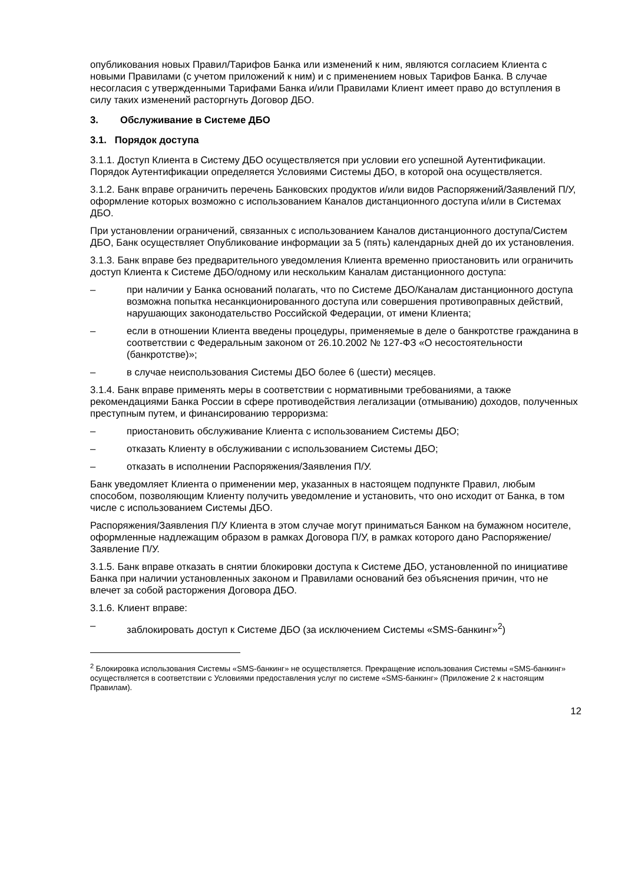опубликования новых Правил/Тарифов Банка или изменений к ним, являются согласием Клиента с новыми Правилами (с учетом приложений к ним) и с применением новых Тарифов Банка. В случае несогласия с утвержденными Тарифами Банка и/или Правилами Клиент имеет право до вступления в силу таких изменений расторгнуть Договор ДБО.
3. Обслуживание в Системе ДБО
3.1. Порядок доступа
3.1.1. Доступ Клиента в Систему ДБО осуществляется при условии его успешной Аутентификации. Порядок Аутентификации определяется Условиями Системы ДБО, в которой она осуществляется.
3.1.2. Банк вправе ограничить перечень Банковских продуктов и/или видов Распоряжений/Заявлений П/У, оформление которых возможно с использованием Каналов дистанционного доступа и/или в Системах ДБО.
При установлении ограничений, связанных с использованием Каналов дистанционного доступа/Систем ДБО, Банк осуществляет Опубликование информации за 5 (пять) календарных дней до их установления.
3.1.3. Банк вправе без предварительного уведомления Клиента временно приостановить или ограничить доступ Клиента к Системе ДБО/одному или нескольким Каналам дистанционного доступа:
– при наличии у Банка оснований полагать, что по Системе ДБО/Каналам дистанционного доступа возможна попытка несанкционированного доступа или совершения противоправных действий, нарушающих законодательство Российской Федерации, от имени Клиента;
– если в отношении Клиента введены процедуры, применяемые в деле о банкротстве гражданина в соответствии с Федеральным законом от 26.10.2002 № 127-ФЗ «О несостоятельности (банкротстве)»;
– в случае неиспользования Системы ДБО более 6 (шести) месяцев.
3.1.4. Банк вправе применять меры в соответствии с нормативными требованиями, а также рекомендациями Банка России в сфере противодействия легализации (отмыванию) доходов, полученных преступным путем, и финансированию терроризма:
– приостановить обслуживание Клиента с использованием Системы ДБО;
– отказать Клиенту в обслуживании с использованием Системы ДБО;
– отказать в исполнении Распоряжения/Заявления П/У.
Банк уведомляет Клиента о применении мер, указанных в настоящем подпункте Правил, любым способом, позволяющим Клиенту получить уведомление и установить, что оно исходит от Банка, в том числе с использованием Системы ДБО.
Распоряжения/Заявления П/У Клиента в этом случае могут приниматься Банком на бумажном носителе, оформленные надлежащим образом в рамках Договора П/У, в рамках которого дано Распоряжение/Заявление П/У.
3.1.5. Банк вправе отказать в снятии блокировки доступа к Системе ДБО, установленной по инициативе Банка при наличии установленных законом и Правилами оснований без объяснения причин, что не влечет за собой расторжения Договора ДБО.
3.1.6. Клиент вправе:
– заблокировать доступ к Системе ДБО (за исключением Системы «SMS-банкинг»<sup>2</sup>)
<sup>2</sup> Блокировка использования Системы «SMS-банкинг» не осуществляется. Прекращение использования Системы «SMS-банкинг» осуществляется в соответствии с Условиями предоставления услуг по системе «SMS-банкинг» (Приложение 2 к настоящим Правилам).
12